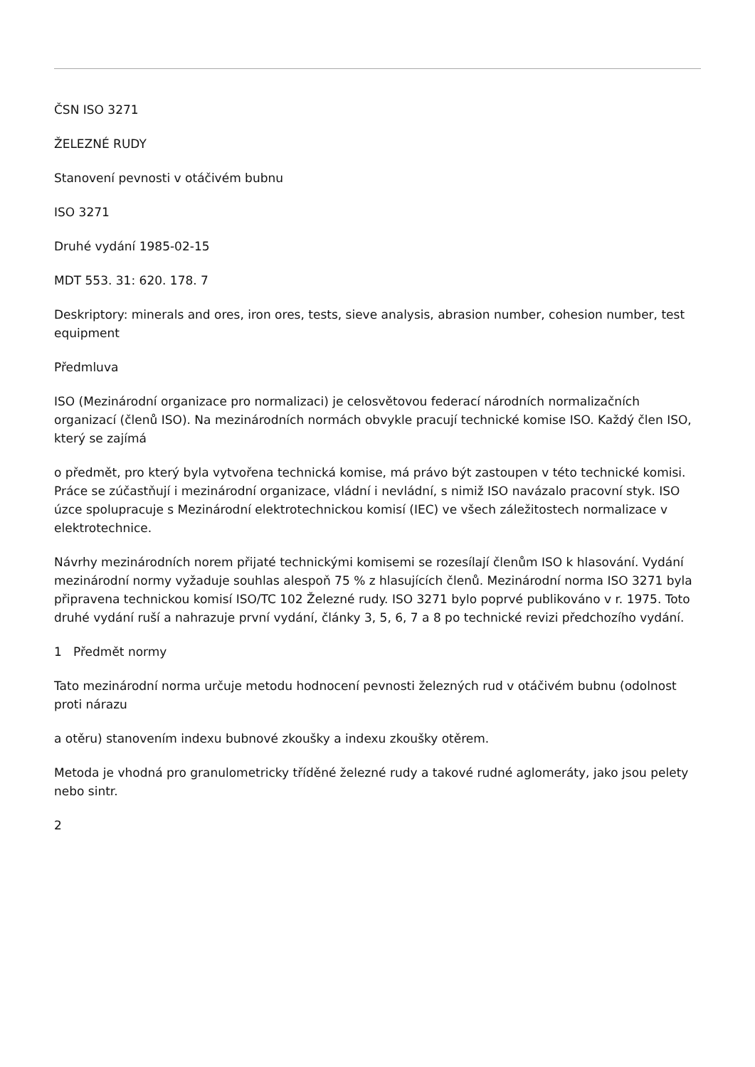ČSN ISO 3271
ŽELEZNÉ RUDY
Stanovení pevnosti v otáčivém bubnu
ISO 3271
Druhé vydání 1985-02-15
MDT 553. 31: 620. 178. 7
Deskriptory: minerals and ores, iron ores, tests, sieve analysis, abrasion number, cohesion number, test equipment
Předmluva
ISO (Mezinárodní organizace pro normalizaci) je celosvětovou federací národních normalizačních organizací (členů ISO). Na mezinárodních normách obvykle pracují technické komise ISO. Každý člen ISO, který se zajímá
o předmět, pro který byla vytvořena technická komise, má právo být zastoupen v této technické komisi. Práce se zúčastňují i mezinárodní organizace, vládní i nevládní, s nimiž ISO navázalo pracovní styk. ISO úzce spolupracuje s Mezinárodní elektrotechnickou komisí (IEC) ve všech záležitostech normalizace v elektrotechnice.
Návrhy mezinárodních norem přijaté technickými komisemi se rozesílají členům ISO k hlasování. Vydání mezinárodní normy vyžaduje souhlas alespoň 75 % z hlasujících členů. Mezinárodní norma ISO 3271 byla připravena technickou komisí ISO/TC 102 Železné rudy. ISO 3271 bylo poprvé publikováno v r. 1975. Toto druhé vydání ruší a nahrazuje první vydání, články 3, 5, 6, 7 a 8 po technické revizi předchozího vydání.
1 Předmět normy
Tato mezinárodní norma určuje metodu hodnocení pevnosti železných rud v otáčivém bubnu (odolnost proti nárazu
a otěru) stanovením indexu bubnové zkoušky a indexu zkoušky otěrem.
Metoda je vhodná pro granulometricky tříděné železné rudy a takové rudné aglomeráty, jako jsou pelety nebo sintr.
2